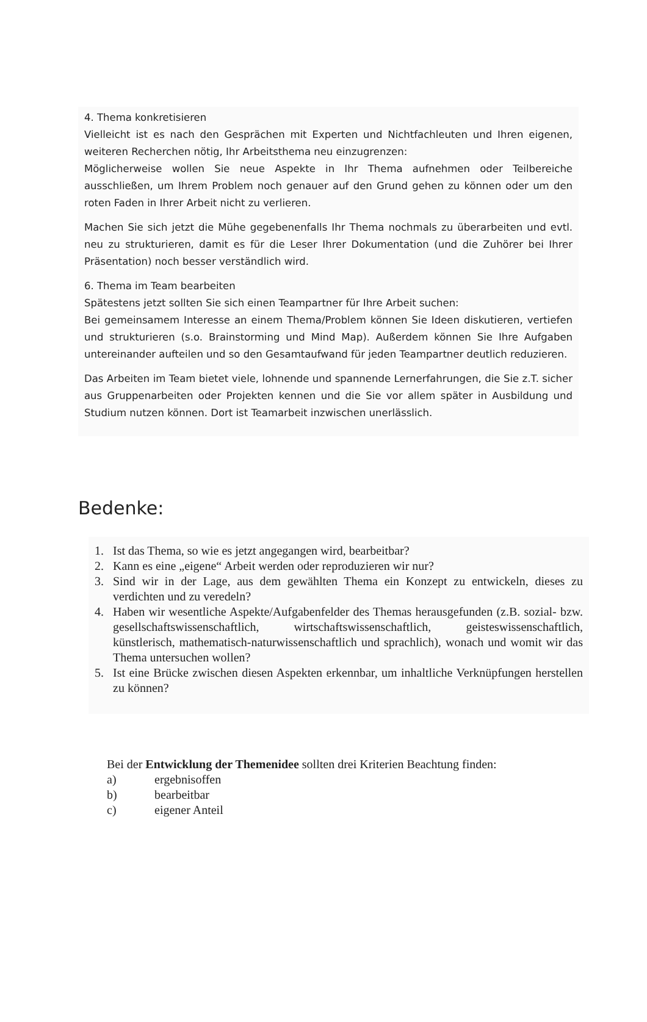4. Thema konkretisieren
Vielleicht ist es nach den Gesprächen mit Experten und Nichtfachleuten und Ihren eigenen, weiteren Recherchen nötig, Ihr Arbeitsthema neu einzugrenzen:
Möglicherweise wollen Sie neue Aspekte in Ihr Thema aufnehmen oder Teilbereiche ausschließen, um Ihrem Problem noch genauer auf den Grund gehen zu können oder um den roten Faden in Ihrer Arbeit nicht zu verlieren.
Machen Sie sich jetzt die Mühe gegebenenfalls Ihr Thema nochmals zu überarbeiten und evtl. neu zu strukturieren, damit es für die Leser Ihrer Dokumentation (und die Zuhörer bei Ihrer Präsentation) noch besser verständlich wird.
6. Thema im Team bearbeiten
Spätestens jetzt sollten Sie sich einen Teampartner für Ihre Arbeit suchen:
Bei gemeinsamem Interesse an einem Thema/Problem können Sie Ideen diskutieren, vertiefen und strukturieren (s.o. Brainstorming und Mind Map). Außerdem können Sie Ihre Aufgaben untereinander aufteilen und so den Gesamtaufwand für jeden Teampartner deutlich reduzieren.
Das Arbeiten im Team bietet viele, lohnende und spannende Lernerfahrungen, die Sie z.T. sicher aus Gruppenarbeiten oder Projekten kennen und die Sie vor allem später in Ausbildung und Studium nutzen können. Dort ist Teamarbeit inzwischen unerlässlich.
Bedenke:
1. Ist das Thema, so wie es jetzt angegangen wird, bearbeitbar?
2. Kann es eine „eigene“ Arbeit werden oder reproduzieren wir nur?
3. Sind wir in der Lage, aus dem gewählten Thema ein Konzept zu entwickeln, dieses zu verdichten und zu veredeln?
4. Haben wir wesentliche Aspekte/Aufgabenfelder des Themas herausgefunden (z.B. sozial- bzw. gesellschaftswissenschaftlich, wirtschaftswissenschaftlich, geisteswissenschaftlich, künstlerisch, mathematisch-naturwissenschaftlich und sprachlich), wonach und womit wir das Thema untersuchen wollen?
5. Ist eine Brücke zwischen diesen Aspekten erkennbar, um inhaltliche Verknüpfungen herstellen zu können?
Bei der Entwicklung der Themenidee sollten drei Kriterien Beachtung finden:
a) ergebnisoffen
b) bearbeitbar
c) eigener Anteil